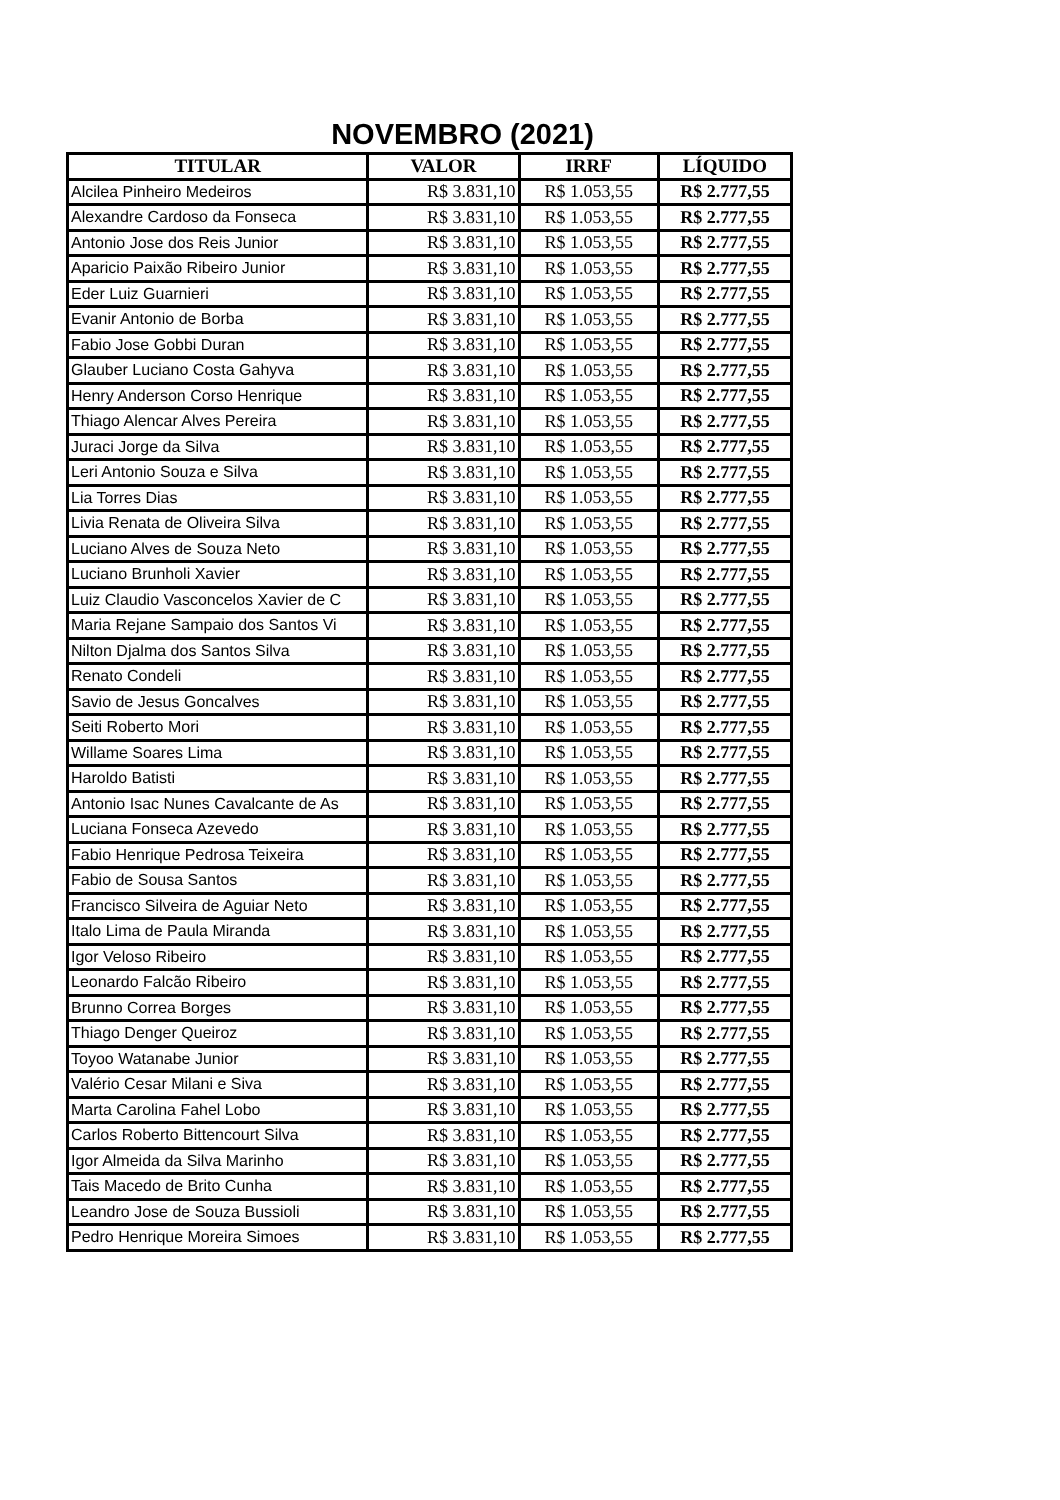NOVEMBRO (2021)
| TITULAR | VALOR | IRRF | LÍQUIDO |
| --- | --- | --- | --- |
| Alcilea Pinheiro Medeiros | R$ 3.831,10 | R$ 1.053,55 | R$ 2.777,55 |
| Alexandre Cardoso da Fonseca | R$ 3.831,10 | R$ 1.053,55 | R$ 2.777,55 |
| Antonio Jose dos Reis Junior | R$ 3.831,10 | R$ 1.053,55 | R$ 2.777,55 |
| Aparicio Paixão Ribeiro Junior | R$ 3.831,10 | R$ 1.053,55 | R$ 2.777,55 |
| Eder Luiz Guarnieri | R$ 3.831,10 | R$ 1.053,55 | R$ 2.777,55 |
| Evanir Antonio de Borba | R$ 3.831,10 | R$ 1.053,55 | R$ 2.777,55 |
| Fabio Jose Gobbi Duran | R$ 3.831,10 | R$ 1.053,55 | R$ 2.777,55 |
| Glauber Luciano Costa Gahyva | R$ 3.831,10 | R$ 1.053,55 | R$ 2.777,55 |
| Henry Anderson Corso Henrique | R$ 3.831,10 | R$ 1.053,55 | R$ 2.777,55 |
| Thiago Alencar Alves Pereira | R$ 3.831,10 | R$ 1.053,55 | R$ 2.777,55 |
| Juraci Jorge da Silva | R$ 3.831,10 | R$ 1.053,55 | R$ 2.777,55 |
| Leri Antonio Souza e Silva | R$ 3.831,10 | R$ 1.053,55 | R$ 2.777,55 |
| Lia Torres Dias | R$ 3.831,10 | R$ 1.053,55 | R$ 2.777,55 |
| Livia Renata de Oliveira Silva | R$ 3.831,10 | R$ 1.053,55 | R$ 2.777,55 |
| Luciano Alves de Souza Neto | R$ 3.831,10 | R$ 1.053,55 | R$ 2.777,55 |
| Luciano Brunholi Xavier | R$ 3.831,10 | R$ 1.053,55 | R$ 2.777,55 |
| Luiz Claudio Vasconcelos Xavier de C | R$ 3.831,10 | R$ 1.053,55 | R$ 2.777,55 |
| Maria Rejane Sampaio dos Santos Vi | R$ 3.831,10 | R$ 1.053,55 | R$ 2.777,55 |
| Nilton Djalma dos Santos Silva | R$ 3.831,10 | R$ 1.053,55 | R$ 2.777,55 |
| Renato Condeli | R$ 3.831,10 | R$ 1.053,55 | R$ 2.777,55 |
| Savio de Jesus Goncalves | R$ 3.831,10 | R$ 1.053,55 | R$ 2.777,55 |
| Seiti Roberto Mori | R$ 3.831,10 | R$ 1.053,55 | R$ 2.777,55 |
| Willame Soares Lima | R$ 3.831,10 | R$ 1.053,55 | R$ 2.777,55 |
| Haroldo Batisti | R$ 3.831,10 | R$ 1.053,55 | R$ 2.777,55 |
| Antonio Isac Nunes Cavalcante de As | R$ 3.831,10 | R$ 1.053,55 | R$ 2.777,55 |
| Luciana Fonseca Azevedo | R$ 3.831,10 | R$ 1.053,55 | R$ 2.777,55 |
| Fabio Henrique Pedrosa Teixeira | R$ 3.831,10 | R$ 1.053,55 | R$ 2.777,55 |
| Fabio de Sousa Santos | R$ 3.831,10 | R$ 1.053,55 | R$ 2.777,55 |
| Francisco Silveira de Aguiar Neto | R$ 3.831,10 | R$ 1.053,55 | R$ 2.777,55 |
| Italo Lima de Paula Miranda | R$ 3.831,10 | R$ 1.053,55 | R$ 2.777,55 |
| Igor Veloso Ribeiro | R$ 3.831,10 | R$ 1.053,55 | R$ 2.777,55 |
| Leonardo Falcão Ribeiro | R$ 3.831,10 | R$ 1.053,55 | R$ 2.777,55 |
| Brunno Correa Borges | R$ 3.831,10 | R$ 1.053,55 | R$ 2.777,55 |
| Thiago Denger Queiroz | R$ 3.831,10 | R$ 1.053,55 | R$ 2.777,55 |
| Toyoo Watanabe Junior | R$ 3.831,10 | R$ 1.053,55 | R$ 2.777,55 |
| Valério Cesar Milani e Siva | R$ 3.831,10 | R$ 1.053,55 | R$ 2.777,55 |
| Marta Carolina Fahel Lobo | R$ 3.831,10 | R$ 1.053,55 | R$ 2.777,55 |
| Carlos Roberto Bittencourt Silva | R$ 3.831,10 | R$ 1.053,55 | R$ 2.777,55 |
| Igor Almeida da Silva Marinho | R$ 3.831,10 | R$ 1.053,55 | R$ 2.777,55 |
| Tais Macedo de Brito Cunha | R$ 3.831,10 | R$ 1.053,55 | R$ 2.777,55 |
| Leandro Jose de Souza Bussioli | R$ 3.831,10 | R$ 1.053,55 | R$ 2.777,55 |
| Pedro Henrique Moreira Simoes | R$ 3.831,10 | R$ 1.053,55 | R$ 2.777,55 |